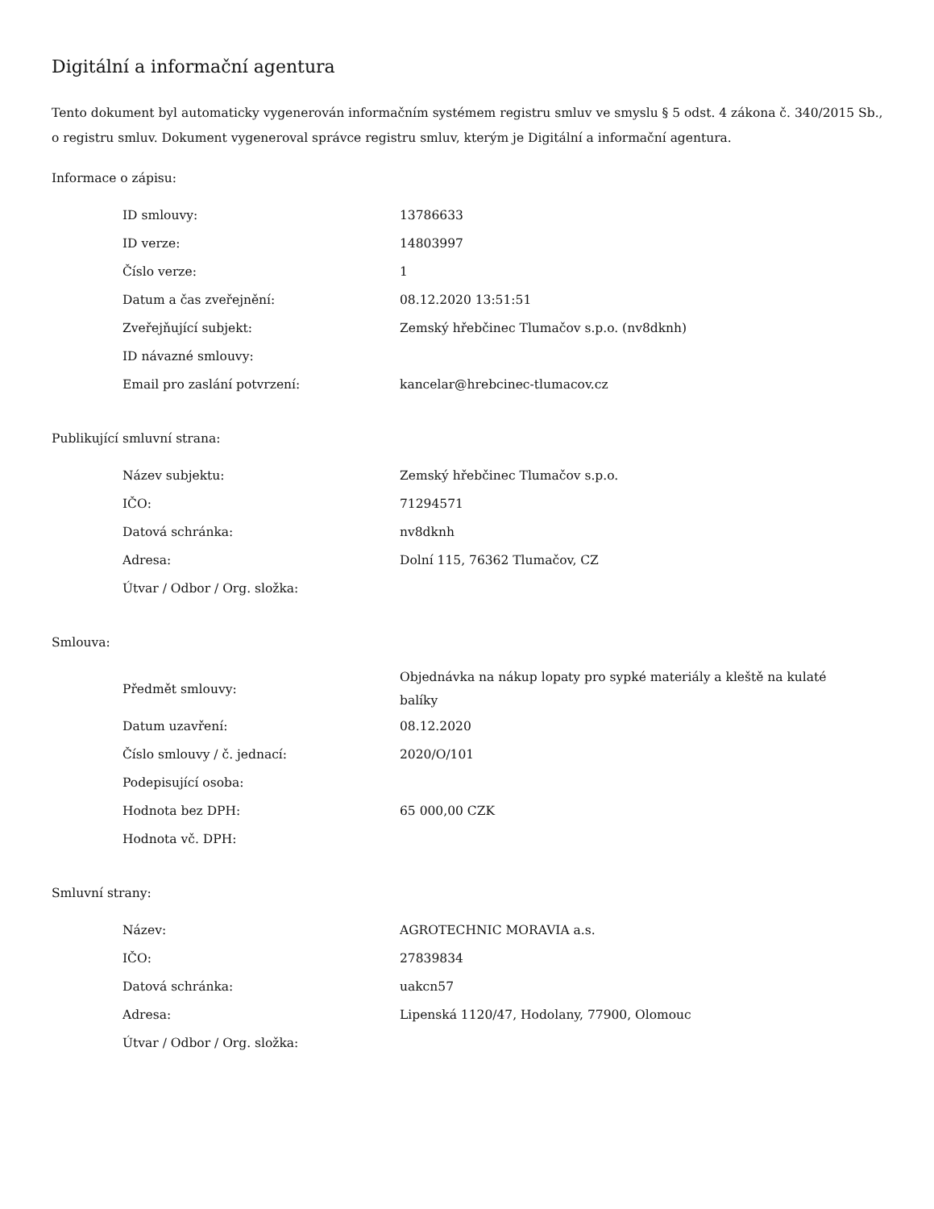Digitální a informační agentura
Tento dokument byl automaticky vygenerován informačním systémem registru smluv ve smyslu § 5 odst. 4 zákona č. 340/2015 Sb., o registru smluv. Dokument vygeneroval správce registru smluv, kterým je Digitální a informační agentura.
Informace o zápisu:
| ID smlouvy: | 13786633 |
| ID verze: | 14803997 |
| Číslo verze: | 1 |
| Datum a čas zveřejnění: | 08.12.2020 13:51:51 |
| Zveřejňující subjekt: | Zemský hřebčinec Tlumačov s.p.o. (nv8dknh) |
| ID návazné smlouvy: | |
| Email pro zaslání potvrzení: | kancelar@hrebcinec-tlumacov.cz |
Publikující smluvní strana:
| Název subjektu: | Zemský hřebčinec Tlumačov s.p.o. |
| IČO: | 71294571 |
| Datová schránka: | nv8dknh |
| Adresa: | Dolní 115, 76362 Tlumačov, CZ |
| Útvar / Odbor / Org. složka: | |
Smlouva:
| Předmět smlouvy: | Objednávka na nákup lopaty pro sypké materiály a kleště na kulaté balíky |
| Datum uzavření: | 08.12.2020 |
| Číslo smlouvy / č. jednací: | 2020/O/101 |
| Podepisující osoba: | |
| Hodnota bez DPH: | 65 000,00 CZK |
| Hodnota vč. DPH: | |
Smluvní strany:
| Název: | AGROTECHNIC MORAVIA a.s. |
| IČO: | 27839834 |
| Datová schránka: | uakcn57 |
| Adresa: | Lipenská 1120/47, Hodolany, 77900, Olomouc |
| Útvar / Odbor / Org. složka: | |